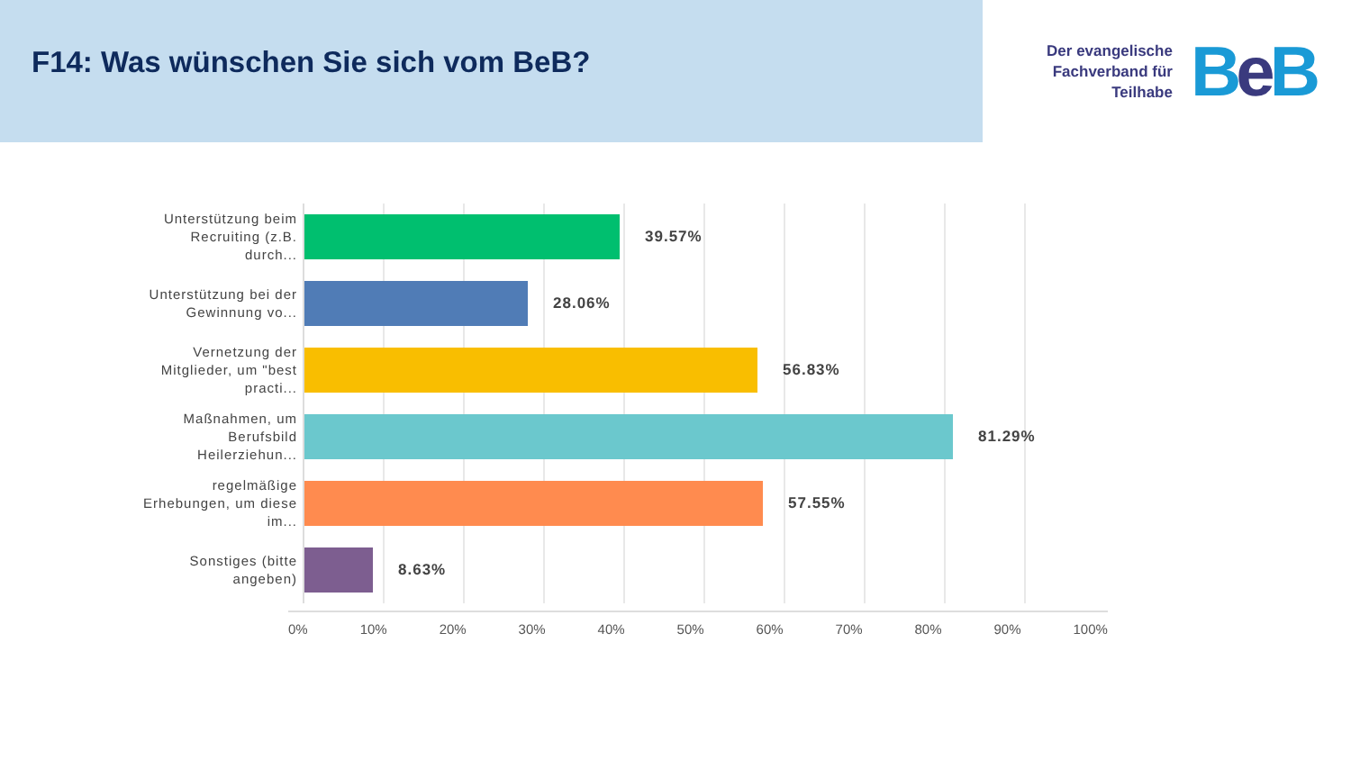F14: Was wünschen Sie sich vom BeB?
Der evangelische
Fachverband für
Teilhabe
Be B
Unterstützung beim Recruiting (z.B. durch...
39.57%
Unterstützung bei der Gewinnung vo...
28.06%
Vernetzung der Mitglieder, um "best practi...
56.83%
Maßnahmen, um Berufsbild Heilerziehun...
81.29%
regelmäßige Erhebungen, um diese im...
57.55%
Sonstiges (bitte angeben)
8.63%
0% 10% 20% 30% 40% 50% 60% 70% 80% 90% 100%